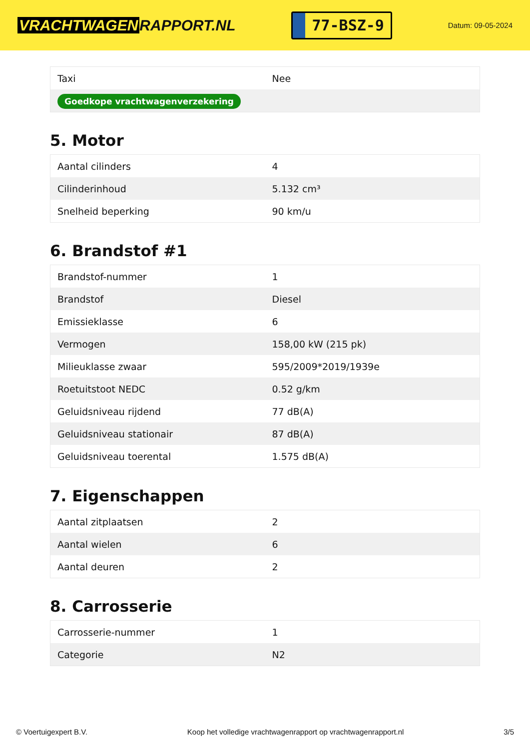VRACHTWAGEN RAPPORT.NL
77-BSZ-9
Datum: 09-05-2024
| Taxi | Nee |
| Goedkope vrachtwagenverzekering | |
5. Motor
| Aantal cilinders | 4 |
| Cilinderinhoud | 5.132 cm³ |
| Snelheid beperking | 90 km/u |
6. Brandstof #1
| Brandstof-nummer | 1 |
| Brandstof | Diesel |
| Emissieklasse | 6 |
| Vermogen | 158,00 kW (215 pk) |
| Milieuklasse zwaar | 595/2009*2019/1939e |
| Roetuitstoot NEDC | 0.52 g/km |
| Geluidsniveau rijdend | 77 dB(A) |
| Geluidsniveau stationair | 87 dB(A) |
| Geluidsniveau toerental | 1.575 dB(A) |
7. Eigenschappen
| Aantal zitplaatsen | 2 |
| Aantal wielen | 6 |
| Aantal deuren | 2 |
8. Carrosserie
| Carrosserie-nummer | 1 |
| Categorie | N2 |
© Voertuigexpert B.V. Koop het volledige vrachtwagenrapport op vrachtwagenrapport.nl 3/5